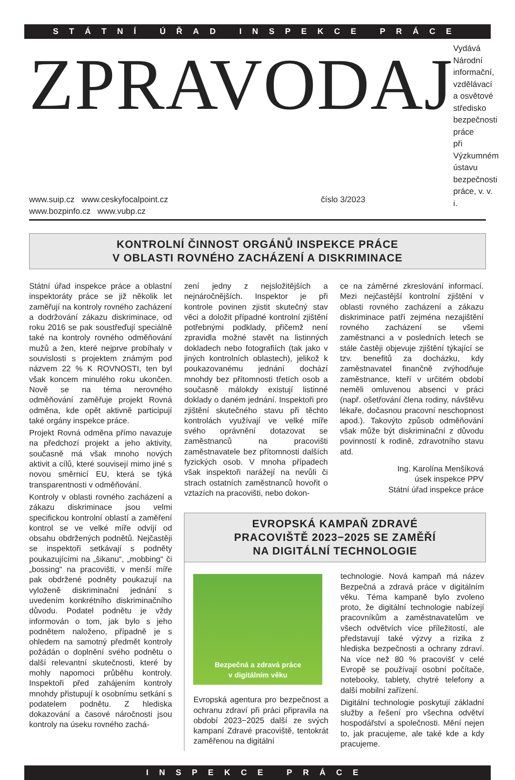STÁTNÍ ÚŘAD INSPEKCE PRÁCE
ZPRAVODAJ
Vydává
Národní informační, vzdělávací
a osvětové středisko bezpečnosti práce
při Výzkumném ústavu bezpečnosti práce, v. v. i.
www.suip.cz www.ceskyfocalpoint.cz
www.bozpinfo.cz www.vubp.cz
číslo 3/2023
KONTROLNÍ ČINNOST ORGÁNŮ INSPEKCE PRÁCE
V OBLASTI ROVNÉHO ZACHÁZENÍ A DISKRIMINACE
Státní úřad inspekce práce a oblastní inspektoráty práce se již několik let zaměřují na kontroly rovného zacházení a dodržování zákazu diskriminace, od roku 2016 se pak soustřeďují speciálně také na kontroly rovného odměňování mužů a žen, které nejprve probíhaly v souvislosti s projektem známým pod názvem 22 % K ROVNOSTI, ten byl však koncem minulého roku ukončen. Nově se na téma nerovného odměňování zaměřuje projekt Rovná odměna, kde opět aktivně participují také orgány inspekce práce.
Projekt Rovná odměna přímo navazuje na předchozí projekt a jeho aktivity, současně má však mnoho nových aktivit a cílů, které souvisejí mimo jiné s novou směrnicí EU, která se týká transparentnosti v odměňování.
Kontroly v oblasti rovného zacházení a zákazu diskriminace jsou velmi specifickou kontrolní oblastí a zaměření kontrol se ve velké míře odvíjí od obsahu obdržených podnětů. Nejčastěji se inspektoři setkávají s podněty poukazujícími na „šikanu“, „mobbing“ či „bossing“ na pracovišti, v menší míře pak obdržené podněty poukazují na vyloženě diskriminační jednání s uvedením konkrétního diskriminačního důvodu. Podatel podnětu je vždy informován o tom, jak bylo s jeho podnětem naloženo, případně je s ohledem na samotný předmět kontroly požádán o doplnění svého podnětu o další relevantní skutečnosti, které by mohly napomoci průběhu kontroly. Inspektoři před zahájením kontroly mnohdy přistupují k osobnímu setkání s podatelem podnětu. Z hlediska dokazování a časové náročnosti jsou kontroly na úseku rovného zachá-
zení jedny z nejsložitějších a nejnáročnějších. Inspektor je při kontrole povinen zjistit skutečný stav věci a doložit případné kontrolní zjištění potřebnými podklady, přičemž není zpravidla možné stavět na listinných dokladech nebo fotografiích (tak jako v jiných kontrolních oblastech), jelikož k poukazovanému jednání dochází mnohdy bez přítomnosti třetích osob a současně málokdy existují listinné doklady o daném jednání. Inspektoři pro zjištění skutečného stavu při těchto kontrolách využívají ve velké míře svého oprávnění dotazovat se zaměstnanců na pracovišti zaměstnavatele bez přítomnosti dalších fyzických osob. V mnoha případech však inspektoři narážejí na nevůli či strach ostatních zaměstnanců hovořit o vztazích na pracovišti, nebo dokon-
ce na záměrné zkreslování informací. Mezi nejčastější kontrolní zjištění v oblasti rovného zacházení a zákazu diskriminace patří zejména nezajištění rovného zacházení se všemi zaměstnanci a v posledních letech se stále častěji objevuje zjištění týkající se tzv. benefitů za docházku, kdy zaměstnavatel finančně zvýhodňuje zaměstnance, kteří v určitém období neměli omluvenou absenci v práci (např. ošetřování člena rodiny, návštěvu lékaře, dočasnou pracovní neschopnost apod.). Takovýto způsob odměňování však může být diskriminační z důvodu povinností k rodině, zdravotního stavu atd.
Ing. Karolína Menšíková
úsek inspekce PPV
Státní úřad inspekce práce
EVROPSKÁ KAMPAŇ ZDRAVÉ
PRACOVIŠTĚ 2023−2025 SE ZAMĚŘÍ
NA DIGITÁLNÍ TECHNOLOGIE
Bezpečná a zdravá práce
v digitálním věku
Evropská agentura pro bezpečnost a ochranu zdraví při práci připravila na období 2023−2025 další ze svých kampaní Zdravé pracoviště, tentokrát zaměřenou na digitální
technologie. Nová kampaň má název Bezpečná a zdravá práce v digitálním věku. Téma kampaně bylo zvoleno proto, že digitální technologie nabízejí pracovníkům a zaměstnavatelům ve všech odvětvích více příležitostí, ale představují také výzvy a rizika z hlediska bezpečnosti a ochrany zdraví. Na více než 80 % pracovišť v celé Evropě se používají osobní počítače, notebooky, tablety, chytré telefony a další mobilní zařízení.
Digitální technologie poskytují základní služby a řešení pro všechna odvětví hospodářství a společnosti. Mění nejen to, jak pracujeme, ale také kde a kdy pracujeme.
INSPEKCE PRÁCE